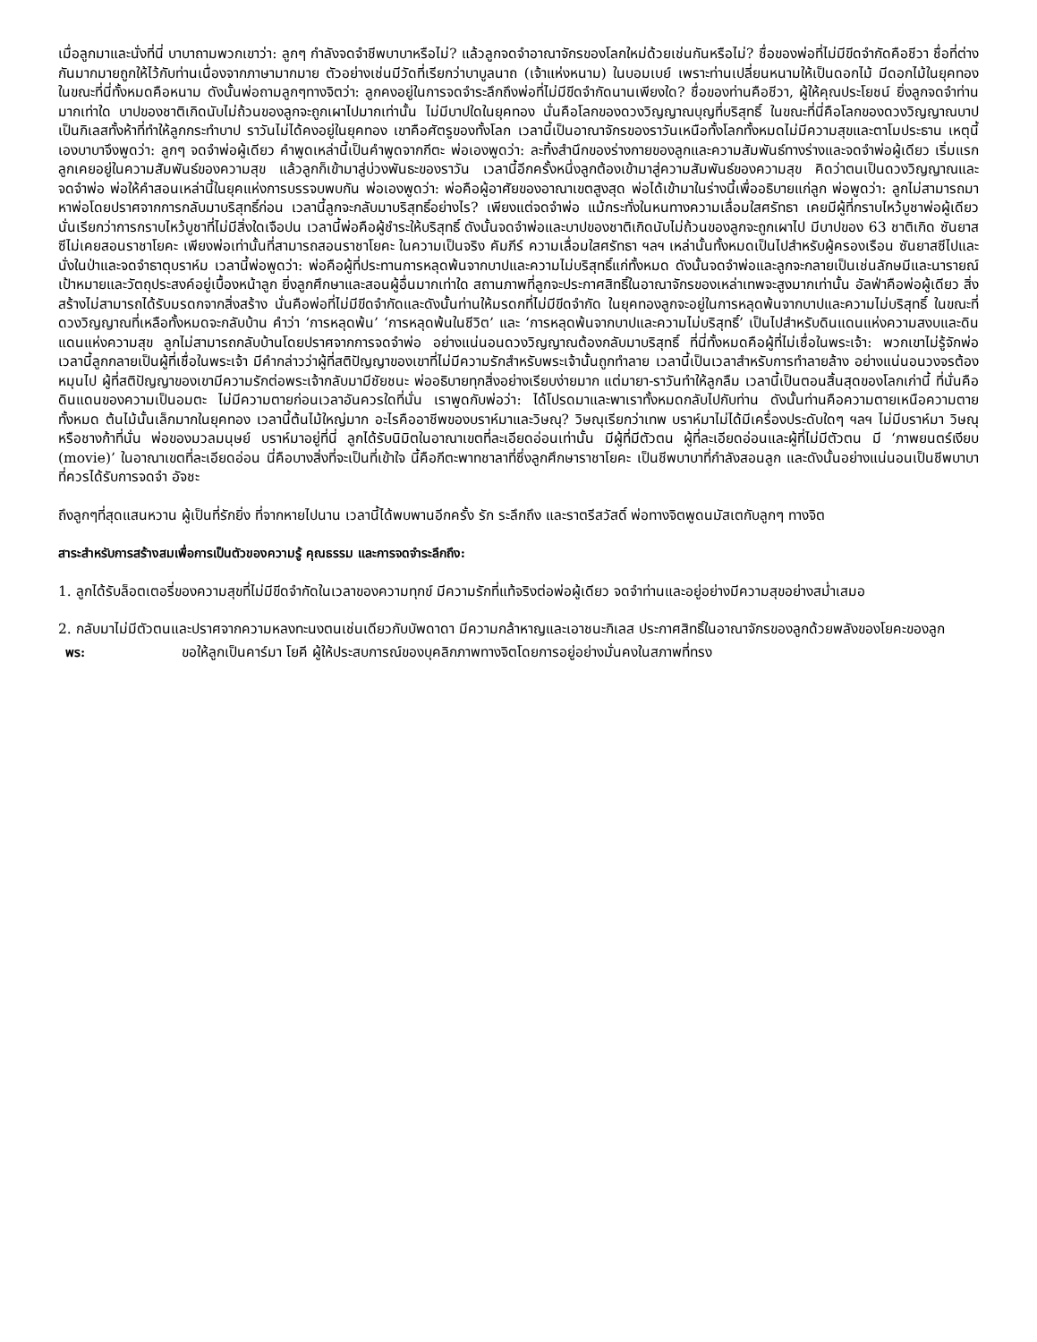เมื่อลูกมาและนั่งที่นี่ บาบาถามพวกเขาว่า: ลูกๆ กำลังจดจำชีพบาบาหรือไม่? แล้วลูกจดจำอาณาจักรของโลกใหม่ด้วยเช่นกันหรือไม่? ชื่อของพ่อที่ไม่มีขีดจำกัดคือชีวา ชื่อที่ต่างกันมากมายถูกให้ไว้กับท่านเนื่องจากภาษามากมาย ตัวอย่างเช่นมีวัดที่เรียกว่าบาบูลนาถ (เจ้าแห่งหนาม) ในบอมเบย์ เพราะท่านเปลี่ยนหนามให้เป็นดอกไม้ มีดอกไม้ในยุคทอง ในขณะที่นี่ทั้งหมดคือหนาม ดังนั้นพ่อถามลูกๆทางจิตว่า: ลูกคงอยู่ในการจดจำระลึกถึงพ่อที่ไม่มีขีดจำกัดนานเพียงใด? ชื่อของท่านคือชีวา, ผู้ให้คุณประโยชน์ ยิ่งลูกจดจำท่านมากเท่าใด บาปของชาติเกิดนับไม่ถ้วนของลูกจะถูกเผาไปมากเท่านั้น ไม่มีบาปใดในยุคทอง นั่นคือโลกของดวงวิญญาณบุญที่บริสุทธิ์ ในขณะที่นี่คือโลกของดวงวิญญาณบาป เป็นกิเลสทั้งห้าที่ทำให้ลูกกระทำบาป ราวันไม่ได้คงอยู่ในยุคทอง เขาคือศัตรูของทั้งโลก เวลานี้เป็นอาณาจักรของราวันเหนือทั้งโลกทั้งหมดไม่มีความสุขและตาโมประธาน เหตุนี้เองบาบาจึงพูดว่า: ลูกๆ จดจำพ่อผู้เดียว คำพูดเหล่านี้เป็นคำพูดจากกีตะ พ่อเองพูดว่า: ละทิ้งสำนึกของร่างกายของลูกและความสัมพันธ์ทางร่างและจดจำพ่อผู้เดียว เริ่มแรกลูกเคยอยู่ในความสัมพันธ์ของความสุข แล้วลูกก็เข้ามาสู่บ่วงพันธะของราวัน เวลานี้อีกครั้งหนึ่งลูกต้องเข้ามาสู่ความสัมพันธ์ของความสุข คิดว่าตนเป็นดวงวิญญาณและจดจำพ่อ พ่อให้คำสอนเหล่านี้ในยุคแห่งการบรรจบพบกัน พ่อเองพูดว่า: พ่อคือผู้อาศัยของอาณาเขตสูงสุด พ่อได้เข้ามาในร่างนี้เพื่ออธิบายแก่ลูก พ่อพูดว่า: ลูกไม่สามารถมาหาพ่อโดยปราศจากการกลับมาบริสุทธิ์ก่อน เวลานี้ลูกจะกลับมาบริสุทธิ์อย่างไร? เพียงแต่จดจำพ่อ แม้กระทั่งในหนทางความเลื่อมใสศรัทธา เคยมีผู้ที่กราบไหว้บูชาพ่อผู้เดียว นั่นเรียกว่าการกราบไหว้บูชาที่ไม่มีสิ่งใดเจือปน เวลานี้พ่อคือผู้ชำระให้บริสุทธิ์ ดังนั้นจดจำพ่อและบาปของชาติเกิดนับไม่ถ้วนของลูกจะถูกเผาไป มีบาปของ 63 ชาติเกิด ซันยาสซีไม่เคยสอนราชาโยคะ เพียงพ่อเท่านั้นที่สามารถสอนราชาโยคะ ในความเป็นจริง คัมภีร์ ความเลื่อมใสศรัทธา ฯลฯ เหล่านั้นทั้งหมดเป็นไปสำหรับผู้ครองเรือน ซันยาสซีไปและนั่งในป่าและจดจำธาตุบราห์ม เวลานี้พ่อพูดว่า: พ่อคือผู้ที่ประทานการหลุดพ้นจากบาปและความไม่บริสุทธิ์แก่ทั้งหมด ดังนั้นจดจำพ่อและลูกจะกลายเป็นเช่นลักษมีและนารายณ์ เป้าหมายและวัตถุประสงค์อยู่เบื้องหน้าลูก ยิ่งลูกศึกษาและสอนผู้อื่นมากเท่าใด สถานภาพที่ลูกจะประกาศสิทธิ์ในอาณาจักรของเหล่าเทพจะสูงมากเท่านั้น อัลฟ่าคือพ่อผู้เดียว สิ่งสร้างไม่สามารถได้รับมรดกจากสิ่งสร้าง นั่นคือพ่อที่ไม่มีขีดจำกัดและดังนั้นท่านให้มรดกที่ไม่มีขีดจำกัด ในยุคทองลูกจะอยู่ในการหลุดพ้นจากบาปและความไม่บริสุทธิ์ ในขณะที่ดวงวิญญาณที่เหลือทั้งหมดจะกลับบ้าน คำว่า ‘การหลุดพ้น’ ‘การหลุดพ้นในชีวิต’ และ ‘การหลุดพ้นจากบาปและความไม่บริสุทธิ์’ เป็นไปสำหรับดินแดนแห่งความสงบและดินแดนแห่งความสุข ลูกไม่สามารถกลับบ้านโดยปราศจากการจดจำพ่อ อย่างแน่นอนดวงวิญญาณต้องกลับมาบริสุทธิ์ ที่นี่ทั้งหมดคือผู้ที่ไม่เชื่อในพระเจ้า: พวกเขาไม่รู้จักพ่อ เวลานี้ลูกกลายเป็นผู้ที่เชื่อในพระเจ้า มีคำกล่าวว่าผู้ที่สติปัญญาของเขาที่ไม่มีความรักสำหรับพระเจ้านั้นถูกทำลาย เวลานี้เป็นเวลาสำหรับการทำลายล้าง อย่างแน่นอนวงจรต้องหมุนไป ผู้ที่สติปัญญาของเขามีความรักต่อพระเจ้ากลับมามีชัยชนะ พ่ออธิบายทุกสิ่งอย่างเรียบง่ายมาก แต่มายา-ราวันทำให้ลูกลืม เวลานี้เป็นตอนสิ้นสุดของโลกเก่านี้ ที่นั่นคือดินแดนของความเป็นอมตะ ไม่มีความตายก่อนเวลาอันควรใดที่นั่น เราพูดกับพ่อว่า: ได้โปรดมาและพาเราทั้งหมดกลับไปกับท่าน ดังนั้นท่านคือความตายเหนือความตายทั้งหมด ต้นไม้นั้นเล็กมากในยุคทอง เวลานี้ต้นไม้ใหญ่มาก อะไรคืออาชีพของบราห์มาและวิษณุ? วิษณุเรียกว่าเทพ บราห์มาไม่ได้มีเครื่องประดับใดๆ ฯลฯ ไม่มีบราห์มา วิษณุหรือชางก้าที่นั่น พ่อของมวลมนุษย์ บราห์มาอยู่ที่นี่ ลูกได้รับนิมิตในอาณาเขตที่ละเอียดอ่อนเท่านั้น มีผู้ที่มีตัวตน ผู้ที่ละเอียดอ่อนและผู้ที่ไม่มีตัวตน มี ‘ภาพยนตร์เงียบ (movie)’ ในอาณาเขตที่ละเอียดอ่อน นี่คือบางสิ่งที่จะเป็นที่เข้าใจ นี้คือกีตะพาทชาลาที่ซึ่งลูกศึกษาราชาโยคะ เป็นชีพบาบาที่กำลังสอนลูก และดังนั้นอย่างแน่นอนเป็นชีพบาบาที่ควรได้รับการจดจำ อัจชะ
ถึงลูกๆที่สุดแสนหวาน ผู้เป็นที่รักยิ่ง ที่จากหายไปนาน เวลานี้ได้พบพานอีกครั้ง รัก ระลึกถึง และราตรีสวัสดิ์ พ่อทางจิตพูดนมัสเตกับลูกๆ ทางจิต
สาระสำหรับการสร้างสมเพื่อการเป็นตัวของความรู้ คุณธรรม และการจดจำระลึกถึง:
1. ลูกได้รับล็อตเตอรี่ของความสุขที่ไม่มีขีดจำกัดในเวลาของความทุกข์ มีความรักที่แท้จริงต่อพ่อผู้เดียว จดจำท่านและอยู่อย่างมีความสุขอย่างสม่ำเสมอ
2. กลับมาไม่มีตัวตนและปราศจากความหลงทะนงตนเช่นเดียวกับบัพดาดา มีความกล้าหาญและเอาชนะกิเลส ประกาศสิทธิ์ในอาณาจักรของลูกด้วยพลังของโยคะของลูก
พร: ขอให้ลูกเป็นคาร์มา โยคี ผู้ให้ประสบการณ์ของบุคลิกภาพทางจิตโดยการอยู่อย่างมั่นคงในสภาพที่ทรง